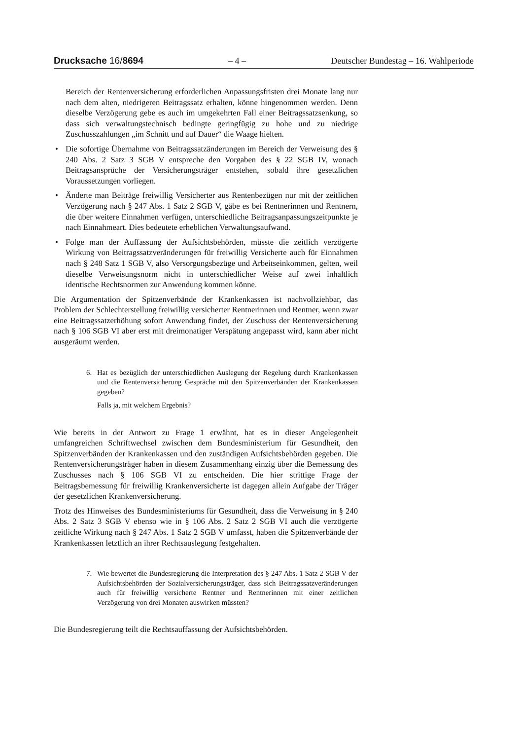Drucksache 16/8694 – 4 – Deutscher Bundestag – 16. Wahlperiode
Bereich der Rentenversicherung erforderlichen Anpassungsfristen drei Monate lang nur nach dem alten, niedrigeren Beitragssatz erhalten, könne hingenommen werden. Denn dieselbe Verzögerung gebe es auch im umgekehrten Fall einer Beitragssatzsenkung, so dass sich verwaltungstechnisch bedingte geringfügig zu hohe und zu niedrige Zuschusszahlungen „im Schnitt und auf Dauer“ die Waage hielten.
• Die sofortige Übernahme von Beitragssatzänderungen im Bereich der Verweisung des § 240 Abs. 2 Satz 3 SGB V entspreche den Vorgaben des § 22 SGB IV, wonach Beitragsansprüche der Versicherungsträger entstehen, sobald ihre gesetzlichen Voraussetzungen vorliegen.
• Änderte man Beiträge freiwillig Versicherter aus Rentenbezügen nur mit der zeitlichen Verzögerung nach § 247 Abs. 1 Satz 2 SGB V, gäbe es bei Rentnerinnen und Rentnern, die über weitere Einnahmen verfügen, unterschiedliche Beitragsanpassungszeitpunkte je nach Einnahmeart. Dies bedeutete erheblichen Verwaltungsaufwand.
• Folge man der Auffassung der Aufsichtsbehörden, müsste die zeitlich verzögerte Wirkung von Beitragssatzveränderungen für freiwillig Versicherte auch für Einnahmen nach § 248 Satz 1 SGB V, also Versorgungsbezüge und Arbeitseinkommen, gelten, weil dieselbe Verweisungsnorm nicht in unterschiedlicher Weise auf zwei inhaltlich identische Rechtsnormen zur Anwendung kommen könne.
Die Argumentation der Spitzenverbände der Krankenkassen ist nachvollziehbar, das Problem der Schlechterstellung freiwillig versicherter Rentnerinnen und Rentner, wenn zwar eine Beitragssatzerhöhung sofort Anwendung findet, der Zuschuss der Rentenversicherung nach § 106 SGB VI aber erst mit dreimonatiger Verspätung angepasst wird, kann aber nicht ausgeräumt werden.
6. Hat es bezüglich der unterschiedlichen Auslegung der Regelung durch Krankenkassen und die Rentenversicherung Gespräche mit den Spitzenverbänden der Krankenkassen gegeben?
Falls ja, mit welchem Ergebnis?
Wie bereits in der Antwort zu Frage 1 erwähnt, hat es in dieser Angelegenheit umfangreichen Schriftwechsel zwischen dem Bundesministerium für Gesundheit, den Spitzenverbänden der Krankenkassen und den zuständigen Aufsichtsbehörden gegeben. Die Rentenversicherungsträger haben in diesem Zusammenhang einzig über die Bemessung des Zuschusses nach § 106 SGB VI zu entscheiden. Die hier strittige Frage der Beitragsbemessung für freiwillig Krankenversicherte ist dagegen allein Aufgabe der Träger der gesetzlichen Krankenversicherung.
Trotz des Hinweises des Bundesministeriums für Gesundheit, dass die Verweisung in § 240 Abs. 2 Satz 3 SGB V ebenso wie in § 106 Abs. 2 Satz 2 SGB VI auch die verzögerte zeitliche Wirkung nach § 247 Abs. 1 Satz 2 SGB V umfasst, haben die Spitzenverbände der Krankenkassen letztlich an ihrer Rechtsauslegung festgehalten.
7. Wie bewertet die Bundesregierung die Interpretation des § 247 Abs. 1 Satz 2 SGB V der Aufsichtsbehörden der Sozialversicherungsträger, dass sich Beitragssatzveränderungen auch für freiwillig versicherte Rentner und Rentnerinnen mit einer zeitlichen Verzögerung von drei Monaten auswirken müssten?
Die Bundesregierung teilt die Rechtsauffassung der Aufsichtsbehörden.